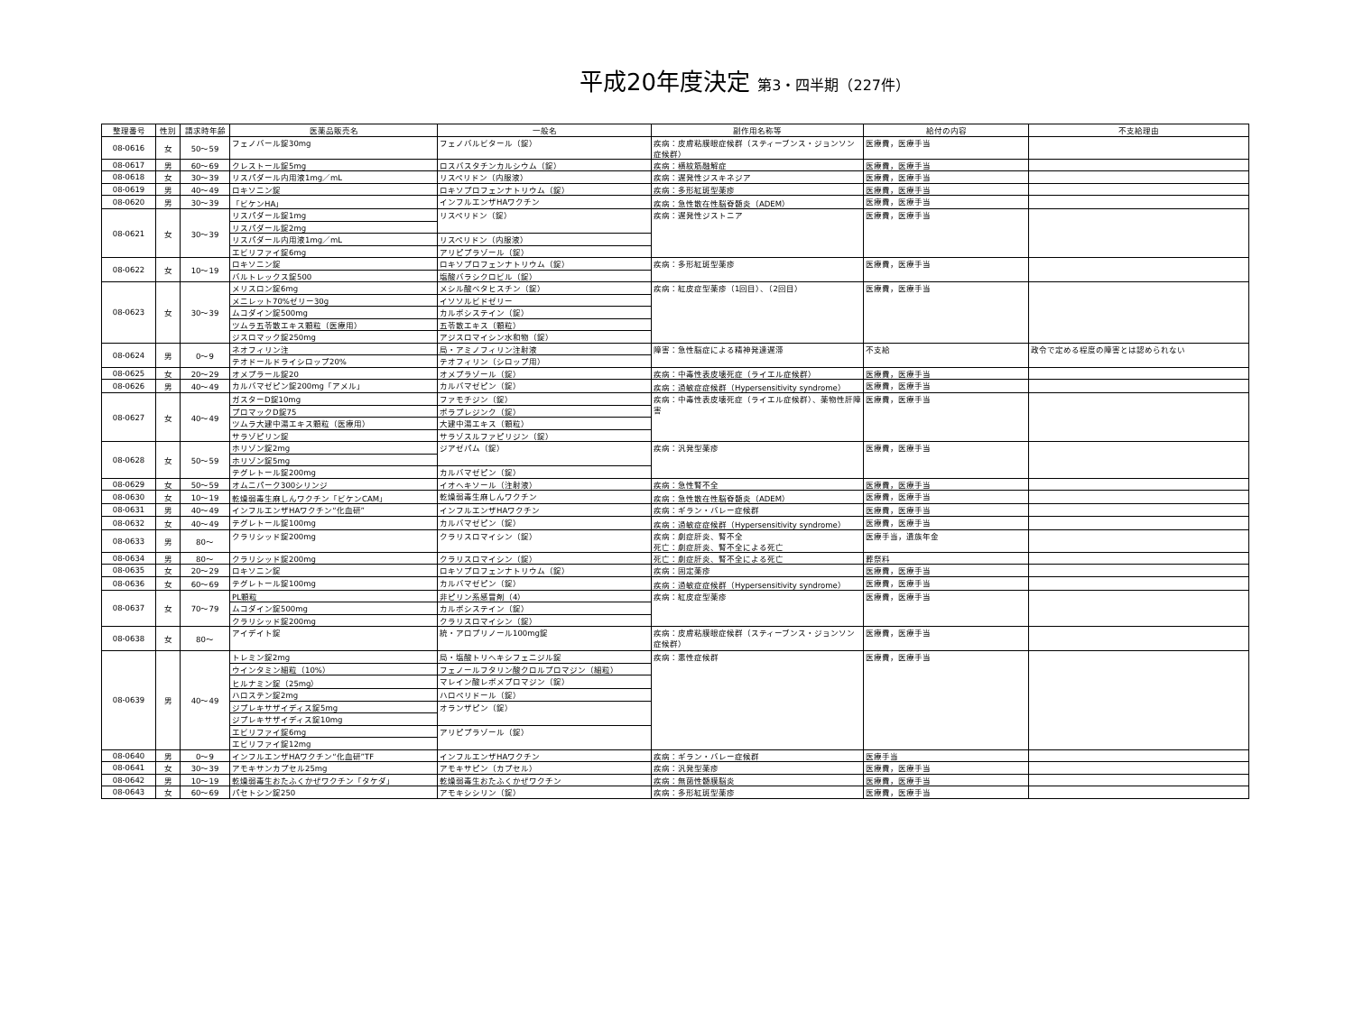平成20年度決定 第3・四半期（227件）
| 整理番号 | 性別 | 請求時年齢 | 医薬品販売名 | 一般名 | 副作用名称等 | 給付の内容 | 不支給理由 |
| --- | --- | --- | --- | --- | --- | --- | --- |
| 08-0616 | 女 | 50〜59 | フェノバール錠30mg | フェノバルビタール（錠） | 疾病：皮膚粘膜眼症候群（スティーブンス・ジョンソン症候群） | 医療費，医療手当 | |
| 08-0617 | 男 | 60〜69 | クレストール錠5mg | ロスバスタチンカルシウム（錠） | 疾病：横紋筋融解症 | 医療費，医療手当 | |
| 08-0618 | 女 | 30〜39 | リスパダール内用液1mg／mL | リスペリドン（内服液） | 疾病：遅発性ジスキネジア | 医療費，医療手当 | |
| 08-0619 | 男 | 40〜49 | ロキソニン錠 | ロキソプロフェンナトリウム（錠） | 疾病：多形紅斑型薬疹 | 医療費，医療手当 | |
| 08-0620 | 男 | 30〜39 | 「ビケンHA」 | インフルエンザHAワクチン | 疾病：急性散在性脳脊髄炎（ADEM） | 医療費，医療手当 | |
| 08-0621 | 女 | 30〜39 | リスパダール錠1mg | リスペリドン（錠） | 疾病：遅発性ジストニア | 医療費，医療手当 | |
| | | | リスパダール錠2mg | | | | |
| | | | リスパダール内用液1mg／mL | リスペリドン（内服液） | | | |
| | | | エビリファイ錠6mg | アリピプラゾール（錠） | | | |
| 08-0622 | 女 | 10〜19 | ロキソニン錠 | ロキソプロフェンナトリウム（錠） | 疾病：多形紅斑型薬疹 | 医療費，医療手当 | |
| | | | バルトレックス錠500 | 塩酸バラシクロビル（錠） | | | |
| 08-0623 | 女 | 30〜39 | メリスロン錠6mg | メシル酸ベタヒスチン（錠） | 疾病：紅皮症型薬疹（1回目）、（2回目） | 医療費，医療手当 | |
| | | | メニレット70%ゼリー30g | イソソルビドゼリー | | | |
| | | | ムコダイン錠500mg | カルボシステイン（錠） | | | |
| | | | ツムラ五苓散エキス顆粒（医療用） | 五苓散エキス（顆粒） | | | |
| | | | ジスロマック錠250mg | アジスロマイシン水和物（錠） | | | |
| 08-0624 | 男 | 0〜9 | ネオフィリン注 | 局・アミノフィリン注射液 | 障害：急性脳症による精神発達遅滞 | 不支給 | 政令で定める程度の障害とは認められない |
| | | | テオドールドライシロップ20% | テオフィリン（シロップ用） | | | |
| 08-0625 | 女 | 20〜29 | オメプラール錠20 | オメプラゾール（錠） | 疾病：中毒性表皮壊死症（ライエル症候群） | 医療費，医療手当 | |
| 08-0626 | 男 | 40〜49 | カルバマゼピン錠200mg「アメル」 | カルバマゼピン（錠） | 疾病：過敏症症候群（Hypersensitivity syndrome） | 医療費，医療手当 | |
| 08-0627 | 女 | 40〜49 | ガスターD錠10mg | ファモチジン（錠） | 疾病：中毒性表皮壊死症（ライエル症候群）、薬物性肝障害 | 医療費，医療手当 | |
| | | | プロマックD錠75 | ポラプレジンク（錠） | | | |
| | | | ツムラ大建中湯エキス顆粒（医療用） | 大建中湯エキス（顆粒） | | | |
| | | | サラゾピリン錠 | サラゾスルファピリジン（錠） | | | |
| 08-0628 | 女 | 50〜59 | ホリゾン錠2mg | ジアゼパム（錠） | 疾病：汎発型薬疹 | 医療費，医療手当 | |
| | | | ホリゾン錠5mg | | | | |
| | | | テグレトール錠200mg | カルバマゼピン（錠） | | | |
| 08-0629 | 女 | 50〜59 | オムニパーク300シリンジ | イオヘキソール（注射液） | 疾病：急性腎不全 | 医療費，医療手当 | |
| 08-0630 | 女 | 10〜19 | 乾燥弱毒生麻しんワクチン「ビケンCAM」 | 乾燥弱毒生麻しんワクチン | 疾病：急性散在性脳脊髄炎（ADEM） | 医療費，医療手当 | |
| 08-0631 | 男 | 40〜49 | インフルエンザHAワクチン“化血研” | インフルエンザHAワクチン | 疾病：ギラン・バレー症候群 | 医療費，医療手当 | |
| 08-0632 | 女 | 40〜49 | テグレトール錠100mg | カルバマゼピン（錠） | 疾病：過敏症症候群（Hypersensitivity syndrome） | 医療費，医療手当 | |
| 08-0633 | 男 | 80〜 | クラリシッド錠200mg | クラリスロマイシン（錠） | 疾病：劇症肝炎、腎不全 死亡：劇症肝炎、腎不全による死亡 | 医療手当，遺族年金 | |
| 08-0634 | 男 | 80〜 | クラリシッド錠200mg | クラリスロマイシン（錠） | 死亡：劇症肝炎、腎不全による死亡 | 葬祭料 | |
| 08-0635 | 女 | 20〜29 | ロキソニン錠 | ロキソプロフェンナトリウム（錠） | 疾病：固定薬疹 | 医療費，医療手当 | |
| 08-0636 | 女 | 60〜69 | テグレトール錠100mg | カルバマゼピン（錠） | 疾病：過敏症症候群（Hypersensitivity syndrome） | 医療費，医療手当 | |
| 08-0637 | 女 | 70〜79 | PL顆粒 | 非ピリン系感冒剤（4） | 疾病：紅皮症型薬疹 | 医療費，医療手当 | |
| | | | ムコダイン錠500mg | カルボシステイン（錠） | | | |
| | | | クラリシッド錠200mg | クラリスロマイシン（錠） | | | |
| 08-0638 | 女 | 80〜 | アイデイト錠 | 統・アロプリノール100mg錠 | 疾病：皮膚粘膜眼症候群（スティーブンス・ジョンソン症候群） | 医療費，医療手当 | |
| 08-0639 | 男 | 40〜49 | トレミン錠2mg | 局・塩酸トリヘキシフェニジル錠 | 疾病：悪性症候群 | 医療費，医療手当 | |
| | | | ウインタミン細粒（10%） | フェノールフタリン酸クロルプロマジン（細粒） | | | |
| | | | ヒルナミン錠（25mg） | マレイン酸レボメプロマジン（錠） | | | |
| | | | ハロステン錠2mg | ハロペリドール（錠） | | | |
| | | | ジプレキサザイディス錠5mg | オランザピン（錠） | | | |
| | | | ジプレキサザイディス錠10mg | | | | |
| | | | エビリファイ錠6mg | アリピプラゾール（錠） | | | |
| | | | エビリファイ錠12mg | | | | |
| 08-0640 | 男 | 0〜9 | インフルエンザHAワクチン“化血研”TF | インフルエンザHAワクチン | 疾病：ギラン・バレー症候群 | 医療手当 | |
| 08-0641 | 女 | 30〜39 | アモキサンカプセル25mg | アモキサピン（カプセル） | 疾病：汎発型薬疹 | 医療費，医療手当 | |
| 08-0642 | 男 | 10〜19 | 乾燥弱毒生おたふくかぜワクチン「タケダ」 | 乾燥弱毒生おたふくかぜワクチン | 疾病：無菌性髄膜脳炎 | 医療費，医療手当 | |
| 08-0643 | 女 | 60〜69 | パセトシン錠250 | アモキシシリン（錠） | 疾病：多形紅斑型薬疹 | 医療費，医療手当 | |